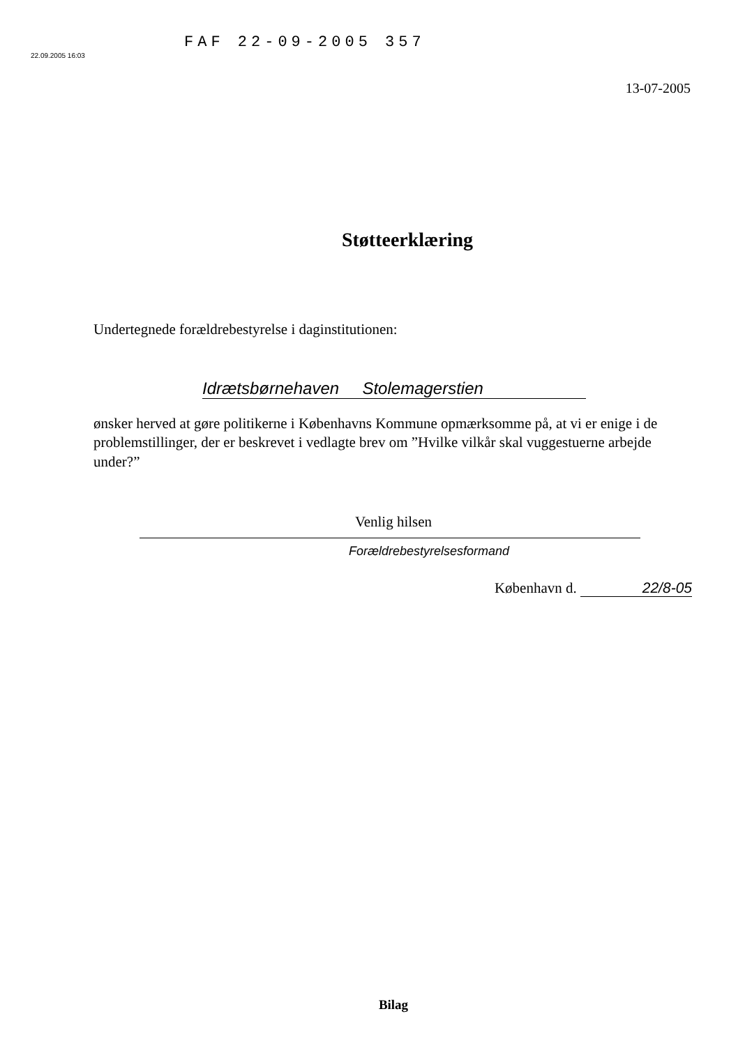22.09.2005 16:03
FAF 22-09-2005 357
13-07-2005
Støtteerklæring
Undertegnede forældrebestyrelse i daginstitutionen:
Idrætsbørnehaven Stolemagerstien
ønsker herved at gøre politikerne i Københavns Kommune opmærksomme på, at vi er enige i de problemstillinger, der er beskrevet i vedlagte brev om ”Hvilke vilkår skal vuggestuerne arbejde under?”
Venlig hilsen
Forældrebestyrelsesformand
København d. 22/8-05
Bilag